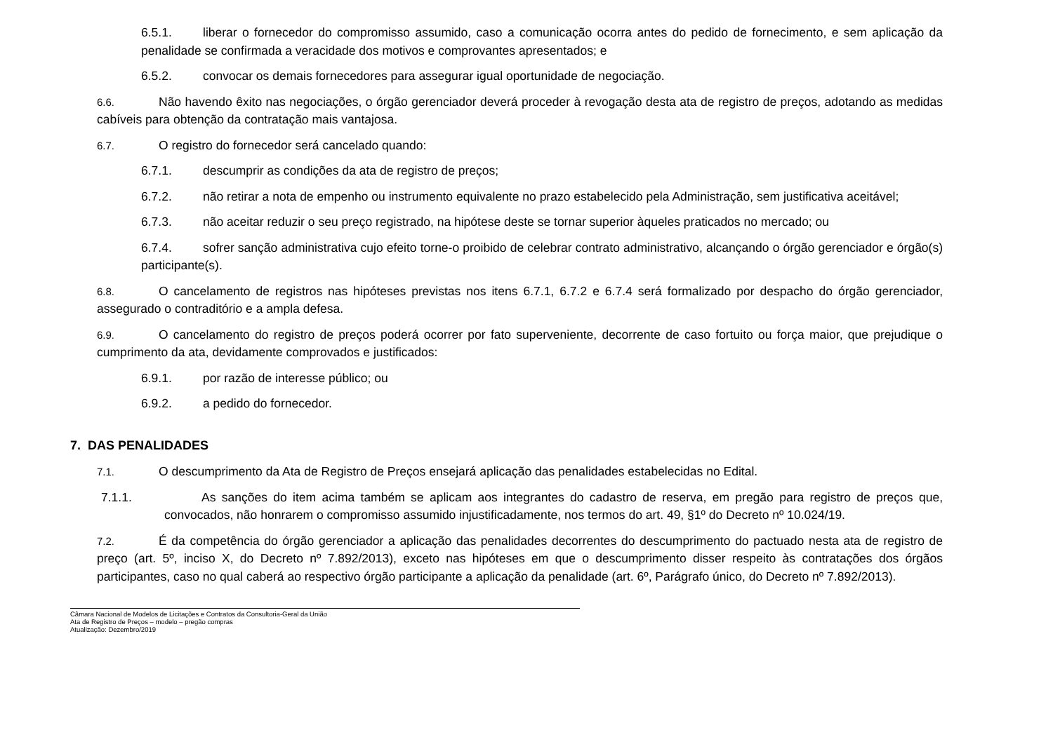6.5.1. liberar o fornecedor do compromisso assumido, caso a comunicação ocorra antes do pedido de fornecimento, e sem aplicação da penalidade se confirmada a veracidade dos motivos e comprovantes apresentados; e
6.5.2. convocar os demais fornecedores para assegurar igual oportunidade de negociação.
6.6. Não havendo êxito nas negociações, o órgão gerenciador deverá proceder à revogação desta ata de registro de preços, adotando as medidas cabíveis para obtenção da contratação mais vantajosa.
6.7. O registro do fornecedor será cancelado quando:
6.7.1. descumprir as condições da ata de registro de preços;
6.7.2. não retirar a nota de empenho ou instrumento equivalente no prazo estabelecido pela Administração, sem justificativa aceitável;
6.7.3. não aceitar reduzir o seu preço registrado, na hipótese deste se tornar superior àqueles praticados no mercado; ou
6.7.4. sofrer sanção administrativa cujo efeito torne-o proibido de celebrar contrato administrativo, alcançando o órgão gerenciador e órgão(s) participante(s).
6.8. O cancelamento de registros nas hipóteses previstas nos itens 6.7.1, 6.7.2 e 6.7.4 será formalizado por despacho do órgão gerenciador, assegurado o contraditório e a ampla defesa.
6.9. O cancelamento do registro de preços poderá ocorrer por fato superveniente, decorrente de caso fortuito ou força maior, que prejudique o cumprimento da ata, devidamente comprovados e justificados:
6.9.1. por razão de interesse público; ou
6.9.2. a pedido do fornecedor.
7. DAS PENALIDADES
7.1. O descumprimento da Ata de Registro de Preços ensejará aplicação das penalidades estabelecidas no Edital.
7.1.1. As sanções do item acima também se aplicam aos integrantes do cadastro de reserva, em pregão para registro de preços que, convocados, não honrarem o compromisso assumido injustificadamente, nos termos do art. 49, §1º do Decreto nº 10.024/19.
7.2. É da competência do órgão gerenciador a aplicação das penalidades decorrentes do descumprimento do pactuado nesta ata de registro de preço (art. 5º, inciso X, do Decreto nº 7.892/2013), exceto nas hipóteses em que o descumprimento disser respeito às contratações dos órgãos participantes, caso no qual caberá ao respectivo órgão participante a aplicação da penalidade (art. 6º, Parágrafo único, do Decreto nº 7.892/2013).
Câmara Nacional de Modelos de Licitações e Contratos da Consultoria-Geral da União
Ata de Registro de Preços – modelo – pregão compras
Atualização: Dezembro/2019